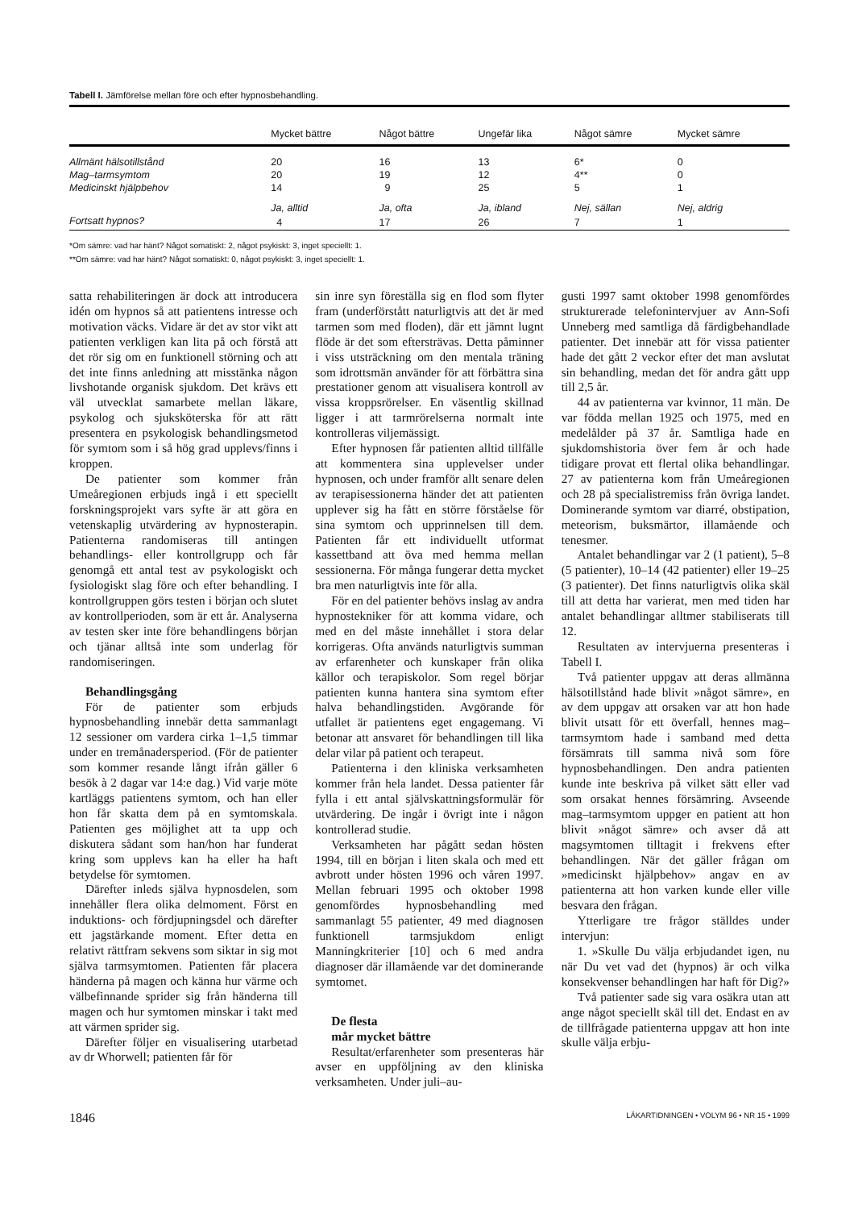Tabell I. Jämförelse mellan före och efter hypnosbehandling.
| | Mycket bättre | Något bättre | Ungefär lika | Något sämre | Mycket sämre |
| --- | --- | --- | --- | --- | --- |
| Allmänt hälsotillstånd | 20 | 16 | 13 | 6* | 0 |
| Mag–tarmsymtom | 20 | 19 | 12 | 4** | 0 |
| Medicinskt hjälpbehov | 14 | 9 | 25 | 5 | 1 |
| | Ja, alltid | Ja, ofta | Ja, ibland | Nej, sällan | Nej, aldrig |
| Fortsatt hypnos? | 4 | 17 | 26 | 7 | 1 |
*Om sämre: vad har hänt? Något somatiskt: 2, något psykiskt: 3, inget speciellt: 1.
**Om sämre: vad har hänt? Något somatiskt: 0, något psykiskt: 3, inget speciellt: 1.
satta rehabiliteringen är dock att introducera idén om hypnos så att patientens intresse och motivation väcks. Vidare är det av stor vikt att patienten verkligen kan lita på och förstå att det rör sig om en funktionell störning och att det inte finns anledning att misstänka någon livshotande organisk sjukdom. Det krävs ett väl utvecklat samarbete mellan läkare, psykolog och sjuksköterska för att rätt presentera en psykologisk behandlingsmetod för symtom som i så hög grad upplevs/finns i kroppen.
De patienter som kommer från Umeåregionen erbjuds ingå i ett speciellt forskningsprojekt vars syfte är att göra en vetenskaplig utvärdering av hypnosterapin. Patienterna randomiseras till antingen behandlings- eller kontrollgrupp och får genomgå ett antal test av psykologiskt och fysiologiskt slag före och efter behandling. I kontrollgruppen görs testen i början och slutet av kontrollperioden, som är ett år. Analyserna av testen sker inte före behandlingens början och tjänar alltså inte som underlag för randomiseringen.
Behandlingsgång
För de patienter som erbjuds hypnosbehandling innebär detta sammanlagt 12 sessioner om vardera cirka 1–1,5 timmar under en tremånadersperiod. (För de patienter som kommer resande långt ifrån gäller 6 besök à 2 dagar var 14:e dag.) Vid varje möte kartläggs patientens symtom, och han eller hon får skatta dem på en symtomskala. Patienten ges möjlighet att ta upp och diskutera sådant som han/hon har funderat kring som upplevs kan ha eller ha haft betydelse för symtomen.
Därefter inleds själva hypnosdelen, som innehåller flera olika delmoment. Först en induktions- och fördjupningsdel och därefter ett jagstärkande moment. Efter detta en relativt rättfram sekvens som siktar in sig mot själva tarmsymtomen. Patienten får placera händerna på magen och känna hur värme och välbefinnande sprider sig från händerna till magen och hur symtomen minskar i takt med att värmen sprider sig.
Därefter följer en visualisering utarbetad av dr Whorwell; patienten får för
sin inre syn föreställa sig en flod som flyter fram (underförstått naturligtvis att det är med tarmen som med floden), där ett jämnt lugnt flöde är det som eftersträvas. Detta påminner i viss utsträckning om den mentala träning som idrottsmän använder för att förbättra sina prestationer genom att visualisera kontroll av vissa kroppsrörelser. En väsentlig skillnad ligger i att tarmrörelserna normalt inte kontrolleras viljemässigt.
Efter hypnosen får patienten alltid tillfälle att kommentera sina upplevelser under hypnosen, och under framför allt senare delen av terapisessionerna händer det att patienten upplever sig ha fått en större förståelse för sina symtom och upprinnelsen till dem. Patienten får ett individuellt utformat kassettband att öva med hemma mellan sessionerna. För många fungerar detta mycket bra men naturligtvis inte för alla.
För en del patienter behövs inslag av andra hypnostekniker för att komma vidare, och med en del måste innehållet i stora delar korrigeras. Ofta används naturligtvis summan av erfarenheter och kunskaper från olika källor och terapiskolor. Som regel börjar patienten kunna hantera sina symtom efter halva behandlingstiden. Avgörande för utfallet är patientens eget engagemang. Vi betonar att ansvaret för behandlingen till lika delar vilar på patient och terapeut.
Patienterna i den kliniska verksamheten kommer från hela landet. Dessa patienter får fylla i ett antal självskattningsformulär för utvärdering. De ingår i övrigt inte i någon kontrollerad studie.
Verksamheten har pågått sedan hösten 1994, till en början i liten skala och med ett avbrott under hösten 1996 och våren 1997. Mellan februari 1995 och oktober 1998 genomfördes hypnosbehandling med sammanlagt 55 patienter, 49 med diagnosen funktionell tarmsjukdom enligt Manningkriterier [10] och 6 med andra diagnoser där illamående var det dominerande symtomet.
De flesta
mår mycket bättre
Resultat/erfarenheter som presenteras här avser en uppföljning av den kliniska verksamheten. Under juli–au-
gusti 1997 samt oktober 1998 genomfördes strukturerade telefonintervjuer av Ann-Sofi Unneberg med samtliga då färdigbehandlade patienter. Det innebär att för vissa patienter hade det gått 2 veckor efter det man avslutat sin behandling, medan det för andra gått upp till 2,5 år.
44 av patienterna var kvinnor, 11 män. De var födda mellan 1925 och 1975, med en medelålder på 37 år. Samtliga hade en sjukdomshistoria över fem år och hade tidigare provat ett flertal olika behandlingar. 27 av patienterna kom från Umeåregionen och 28 på specialistremiss från övriga landet. Dominerande symtom var diarré, obstipation, meteorism, buksmärtor, illamående och tenesmer.
Antalet behandlingar var 2 (1 patient), 5–8 (5 patienter), 10–14 (42 patienter) eller 19–25 (3 patienter). Det finns naturligtvis olika skäl till att detta har varierat, men med tiden har antalet behandlingar alltmer stabiliserats till 12.
Resultaten av intervjuerna presenteras i Tabell I.
Två patienter uppgav att deras allmänna hälsotillstånd hade blivit »något sämre», en av dem uppgav att orsaken var att hon hade blivit utsatt för ett överfall, hennes mag–tarmsymtom hade i samband med detta försämrats till samma nivå som före hypnosbehandlingen. Den andra patienten kunde inte beskriva på vilket sätt eller vad som orsakat hennes försämring. Avseende mag–tarmsymtom uppger en patient att hon blivit »något sämre» och avser då att magsymtomen tilltagit i frekvens efter behandlingen. När det gäller frågan om »medicinskt hjälpbehov» angav en av patienterna att hon varken kunde eller ville besvara den frågan.
Ytterligare tre frågor ställdes under intervjun:
1. »Skulle Du välja erbjudandet igen, nu när Du vet vad det (hypnos) är och vilka konsekvenser behandlingen har haft för Dig?»
Två patienter sade sig vara osäkra utan att ange något speciellt skäl till det. Endast en av de tillfrågade patienterna uppgav att hon inte skulle välja erbju-
1846 LÄKARTIDNINGEN • VOLYM 96 • NR 15 • 1999